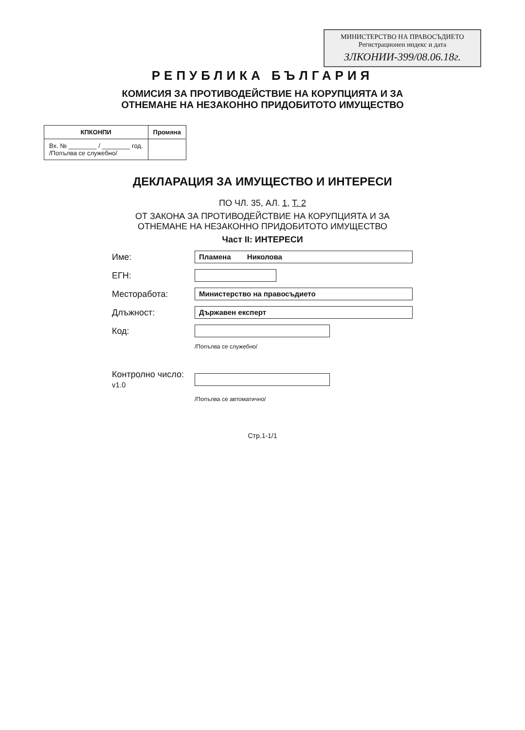МИНИСТЕРСТВО НА ПРАВОСЪДИЕТО
Регистрационен индекс и дата
ЗЛКОНИИ-399/08.06.18г.
РЕПУБЛИКА БЪЛГАРИЯ
КОМИСИЯ ЗА ПРОТИВОДЕЙСТВИЕ НА КОРУПЦИЯТА И ЗА
ОТНЕМАНЕ НА НЕЗАКОННО ПРИДОБИТОТО ИМУЩЕСТВО
| КПКОНПИ | Промяна |
| --- | --- |
| Вх. № ________ / ________ год. /Попълва се служебно/ | |
ДЕКЛАРАЦИЯ ЗА ИМУЩЕСТВО И ИНТЕРЕСИ
ПО ЧЛ. 35, АЛ. 1, Т. 2
ОТ ЗАКОНА ЗА ПРОТИВОДЕЙСТВИЕ НА КОРУПЦИЯТА И ЗА
ОТНЕМАНЕ НА НЕЗАКОННО ПРИДОБИТОТО ИМУЩЕСТВО
Част II: ИНТЕРЕСИ
Име: Пламена Николова
ЕГН:
Месторабота: Министерство на правосъдието
Длъжност: Държавен експерт
Код:
/Попълва се служебно/
Контролно число:
v1.0
/Попълва се автоматично/
Стр.1-1/1